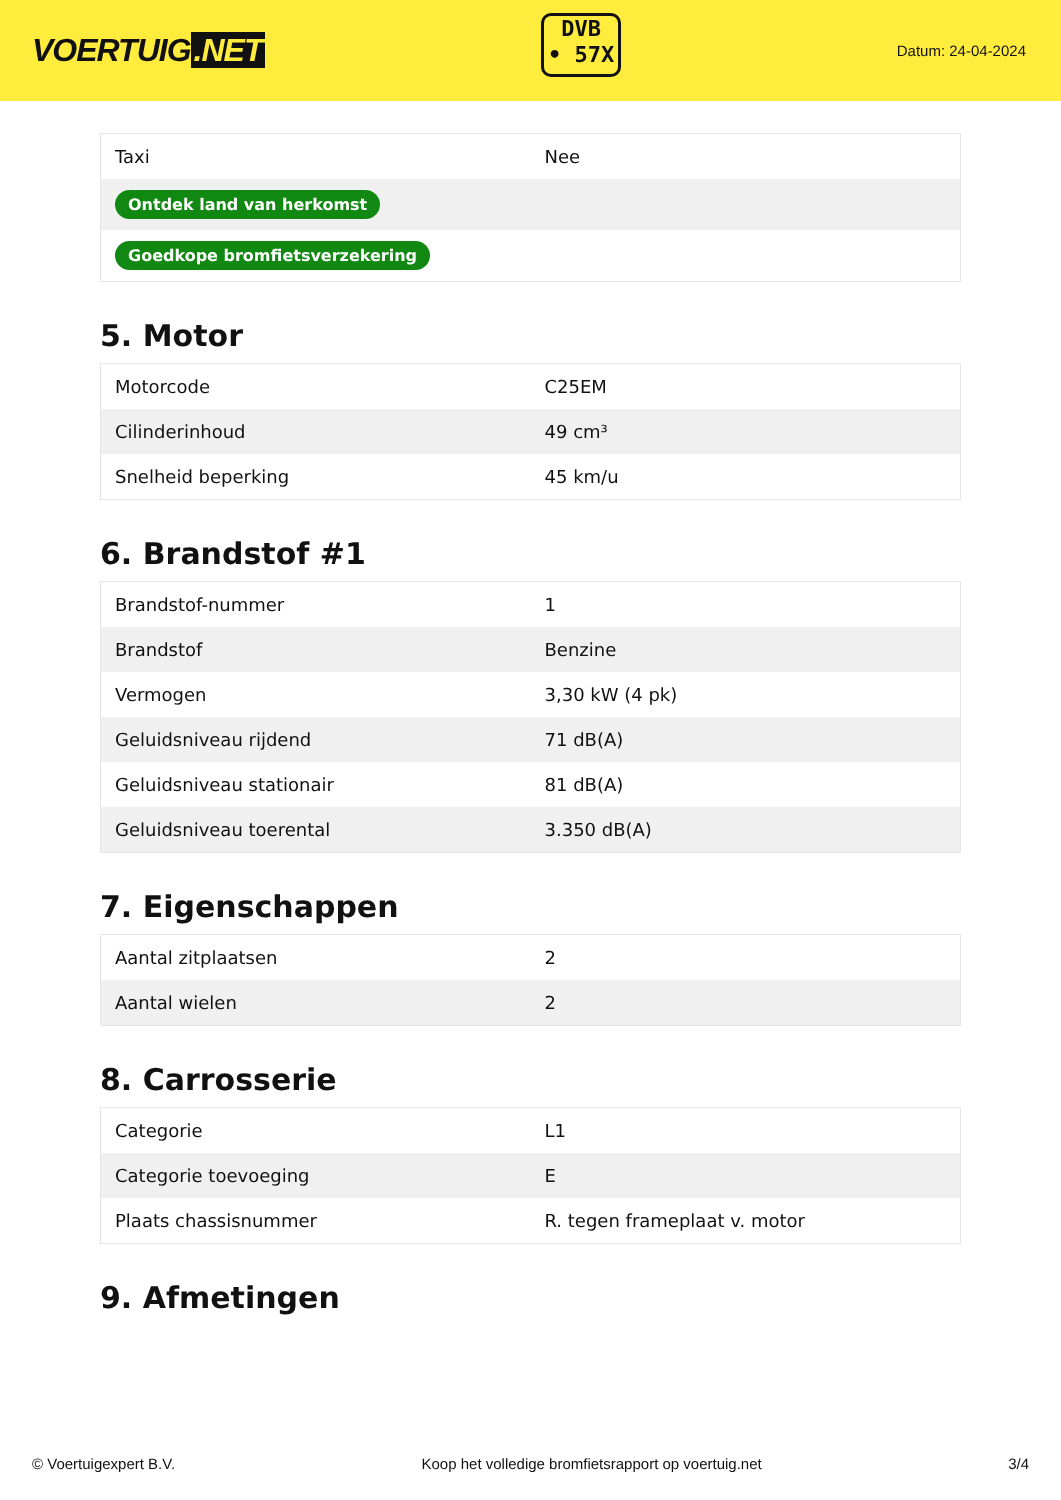VOERTUIG.NET
DVB
• 57X
Datum: 24-04-2024
| Taxi | Nee |
| Ontdek land van herkomst | |
| Goedkope bromfietsverzekering | |
5. Motor
| Motorcode | C25EM |
| Cilinderinhoud | 49 cm³ |
| Snelheid beperking | 45 km/u |
6. Brandstof #1
| Brandstof-nummer | 1 |
| Brandstof | Benzine |
| Vermogen | 3,30 kW (4 pk) |
| Geluidsniveau rijdend | 71 dB(A) |
| Geluidsniveau stationair | 81 dB(A) |
| Geluidsniveau toerental | 3.350 dB(A) |
7. Eigenschappen
| Aantal zitplaatsen | 2 |
| Aantal wielen | 2 |
8. Carrosserie
| Categorie | L1 |
| Categorie toevoeging | E |
| Plaats chassisnummer | R. tegen frameplaat v. motor |
9. Afmetingen
© Voertuigexpert B.V. Koop het volledige bromfietsrapport op voertuig.net 3/4